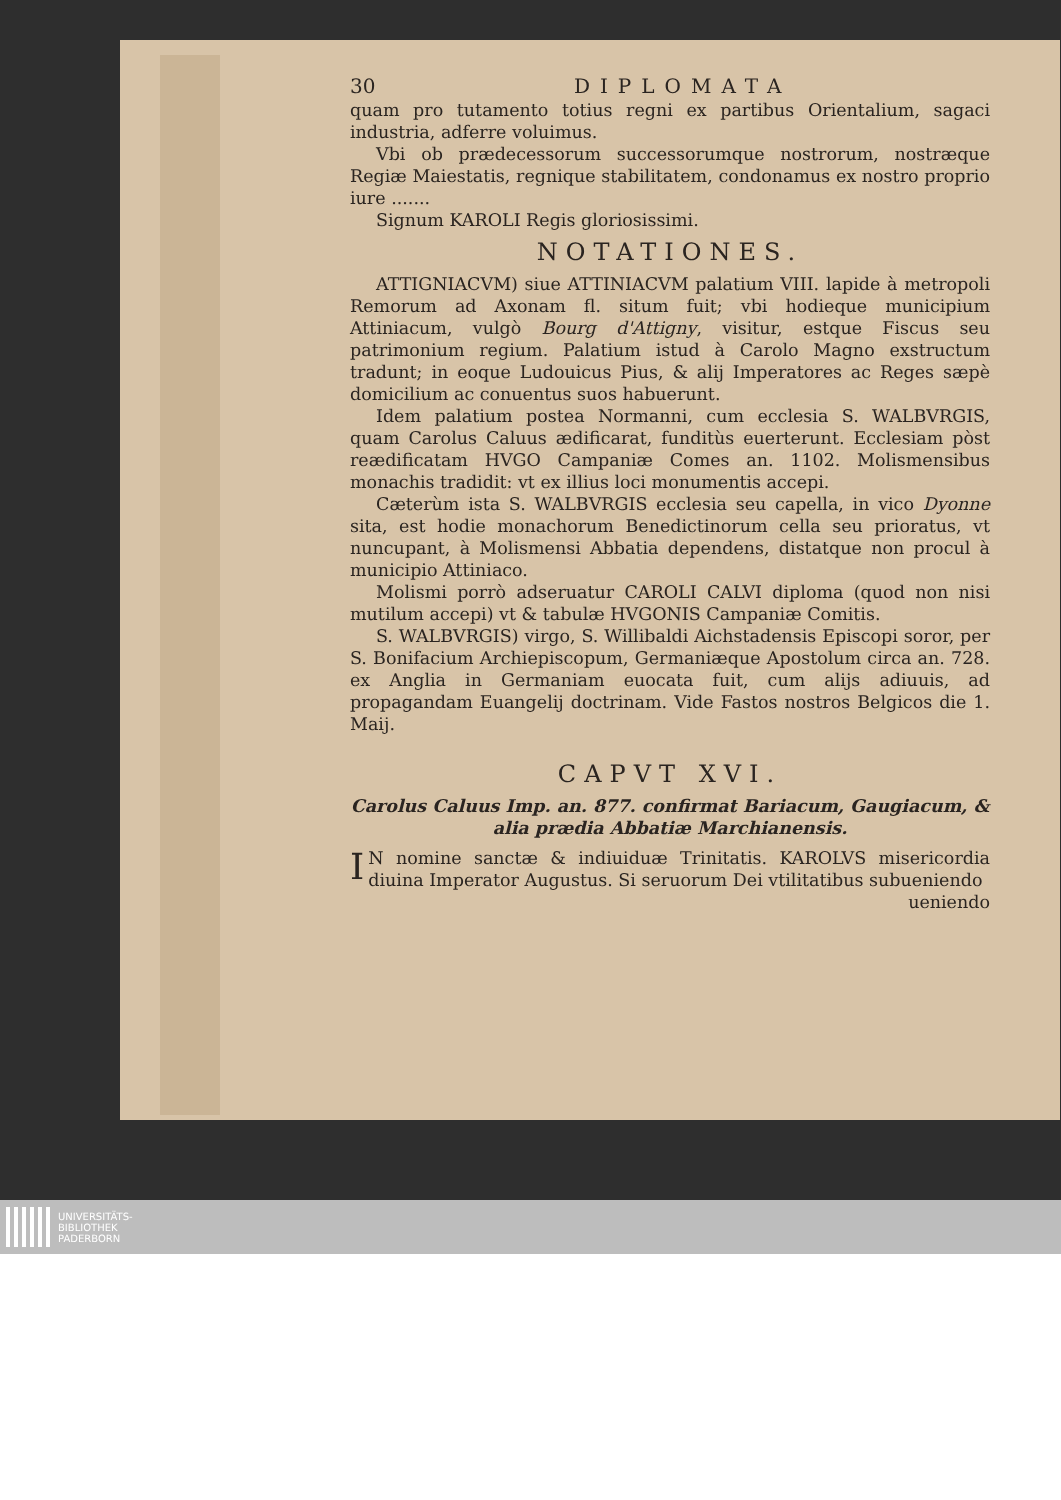30 DIPLOMATA
quam pro tutamento totius regni ex partibus Orientalium, sagaci industria, adferre voluimus.
Vbi ob prædecessorum successorumque nostrorum, nostræque Regiæ Maiestatis, regnique stabilitatem, condonamus ex nostro proprio iure .......
Signum KAROLI Regis gloriosissimi.
NOTATIONES.
ATTIGNIACVM) siue ATTINIACVM palatium VIII. lapide à metropoli Remorum ad Axonam fl. situm fuit; vbi hodieque municipium Attiniacum, vulgò Bourg d'Attigny, visitur, estque Fiscus seu patrimonium regium. Palatium istud à Carolo Magno exstructum tradunt; in eoque Ludouicus Pius, & alij Imperatores ac Reges sæpè domicilium ac conuentus suos habuerunt.
Idem palatium postea Normanni, cum ecclesia S. WALBVRGIS, quam Carolus Caluus ædificarat, funditùs euerterunt. Ecclesiam pòst reædificatam HVGO Campaniæ Comes an. 1102. Molismensibus monachis tradidit: vt ex illius loci monumentis accepi.
Cæterùm ista S. WALBVRGIS ecclesia seu capella, in vico Dyonne sita, est hodie monachorum Benedictinorum cella seu prioratus, vt nuncupant, à Molismensi Abbatia dependens, distatque non procul à municipio Attiniaco.
Molismi porrò adseruatur CAROLI CALVI diploma (quod non nisi mutilum accepi) vt & tabulæ HVGONIS Campaniæ Comitis.
S. WALBVRGIS) virgo, S. Willibaldi Aichstadensis Episcopi soror, per S. Bonifacium Archiepiscopum, Germaniæque Apostolum circa an. 728. ex Anglia in Germaniam euocata fuit, cum alijs adiuuis, ad propagandam Euangelij doctrinam. Vide Fastos nostros Belgicos die 1. Maij.
CAPVT XVI.
Carolus Caluus Imp. an. 877. confirmat Bariacum, Gaugiacum, & alia prædia Abbatiæ Marchianensis.
IN nomine sanctæ & indiuiduæ Trinitatis. KAROLVS misericordia diuina Imperator Augustus. Si seruorum Dei vtilitatibus subueniendo
ueniendo
UNIVERSITÄTS-
BIBLIOTHEK
PADERBORN